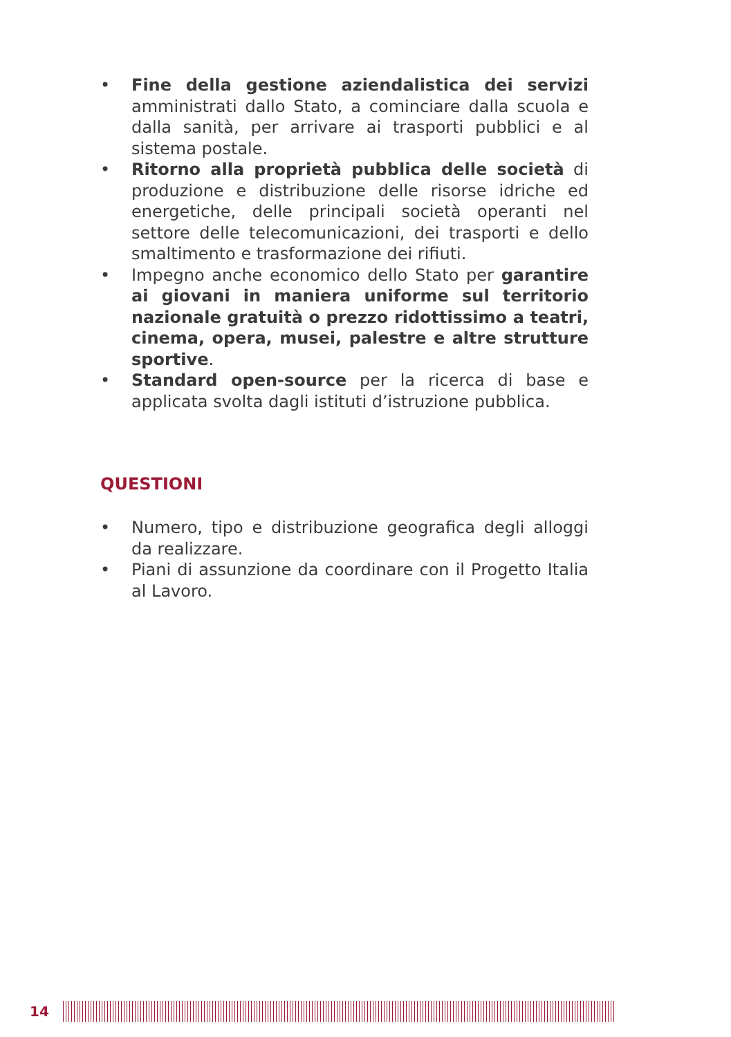• Fine della gestione aziendalistica dei servizi amministrati dallo Stato, a cominciare dalla scuola e dalla sanità, per arrivare ai trasporti pubblici e al sistema postale.
• Ritorno alla proprietà pubblica delle società di produzione e distribuzione delle risorse idriche ed energetiche, delle principali società operanti nel settore delle telecomunicazioni, dei trasporti e dello smaltimento e trasformazione dei rifiuti.
• Impegno anche economico dello Stato per garantire ai giovani in maniera uniforme sul territorio nazionale gratuità o prezzo ridottissimo a teatri, cinema, opera, musei, palestre e altre strutture sportive.
• Standard open-source per la ricerca di base e applicata svolta dagli istituti d’istruzione pubblica.
QUESTIONI
• Numero, tipo e distribuzione geografica degli alloggi da realizzare.
• Piani di assunzione da coordinare con il Progetto Italia al Lavoro.
14